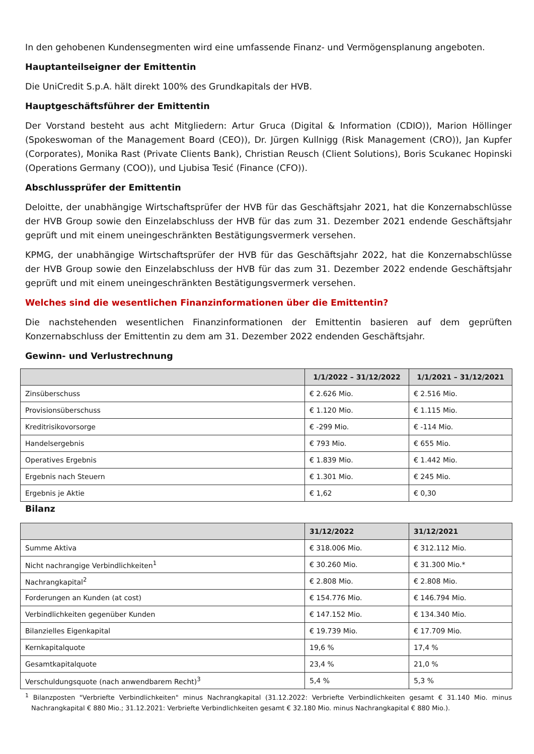In den gehobenen Kundensegmenten wird eine umfassende Finanz- und Vermögensplanung angeboten.
Hauptanteilseigner der Emittentin
Die UniCredit S.p.A. hält direkt 100% des Grundkapitals der HVB.
Hauptgeschäftsführer der Emittentin
Der Vorstand besteht aus acht Mitgliedern: Artur Gruca (Digital & Information (CDIO)), Marion Höllinger (Spokeswoman of the Management Board (CEO)), Dr. Jürgen Kullnigg (Risk Management (CRO)), Jan Kupfer (Corporates), Monika Rast (Private Clients Bank), Christian Reusch (Client Solutions), Boris Scukanec Hopinski (Operations Germany (COO)), und Ljubisa Tesić (Finance (CFO)).
Abschlussprüfer der Emittentin
Deloitte, der unabhängige Wirtschaftsprüfer der HVB für das Geschäftsjahr 2021, hat die Konzernabschlüsse der HVB Group sowie den Einzelabschluss der HVB für das zum 31. Dezember 2021 endende Geschäftsjahr geprüft und mit einem uneingeschränkten Bestätigungsvermerk versehen.
KPMG, der unabhängige Wirtschaftsprüfer der HVB für das Geschäftsjahr 2022, hat die Konzernabschlüsse der HVB Group sowie den Einzelabschluss der HVB für das zum 31. Dezember 2022 endende Geschäftsjahr geprüft und mit einem uneingeschränkten Bestätigungsvermerk versehen.
Welches sind die wesentlichen Finanzinformationen über die Emittentin?
Die nachstehenden wesentlichen Finanzinformationen der Emittentin basieren auf dem geprüften Konzernabschluss der Emittentin zu dem am 31. Dezember 2022 endenden Geschäftsjahr.
Gewinn- und Verlustrechnung
| | 1/1/2022 – 31/12/2022 | 1/1/2021 – 31/12/2021 |
| --- | --- | --- |
| Zinsüberschuss | € 2.626 Mio. | € 2.516 Mio. |
| Provisionsüberschuss | € 1.120 Mio. | € 1.115 Mio. |
| Kreditrisikovorsorge | € -299 Mio. | € -114 Mio. |
| Handelsergebnis | € 793 Mio. | € 655 Mio. |
| Operatives Ergebnis | € 1.839 Mio. | € 1.442 Mio. |
| Ergebnis nach Steuern | € 1.301 Mio. | € 245 Mio. |
| Ergebnis je Aktie | € 1,62 | € 0,30 |
Bilanz
| | 31/12/2022 | 31/12/2021 |
| --- | --- | --- |
| Summe Aktiva | € 318.006 Mio. | € 312.112 Mio. |
| Nicht nachrangige Verbindlichkeiten<sup>1</sup> | € 30.260 Mio. | € 31.300 Mio.* |
| Nachrangkapital<sup>2</sup> | € 2.808 Mio. | € 2.808 Mio. |
| Forderungen an Kunden (at cost) | € 154.776 Mio. | € 146.794 Mio. |
| Verbindlichkeiten gegenüber Kunden | € 147.152 Mio. | € 134.340 Mio. |
| Bilanzielles Eigenkapital | € 19.739 Mio. | € 17.709 Mio. |
| Kernkapitalquote | 19,6 % | 17,4 % |
| Gesamtkapitalquote | 23,4 % | 21,0 % |
| Verschuldungsquote (nach anwendbarem Recht)<sup>3</sup> | 5,4 % | 5,3 % |
<sup>1</sup> Bilanzposten "Verbriefte Verbindlichkeiten" minus Nachrangkapital (31.12.2022: Verbriefte Verbindlichkeiten gesamt € 31.140 Mio. minus Nachrangkapital € 880 Mio.; 31.12.2021: Verbriefte Verbindlichkeiten gesamt € 32.180 Mio. minus Nachrangkapital € 880 Mio.).